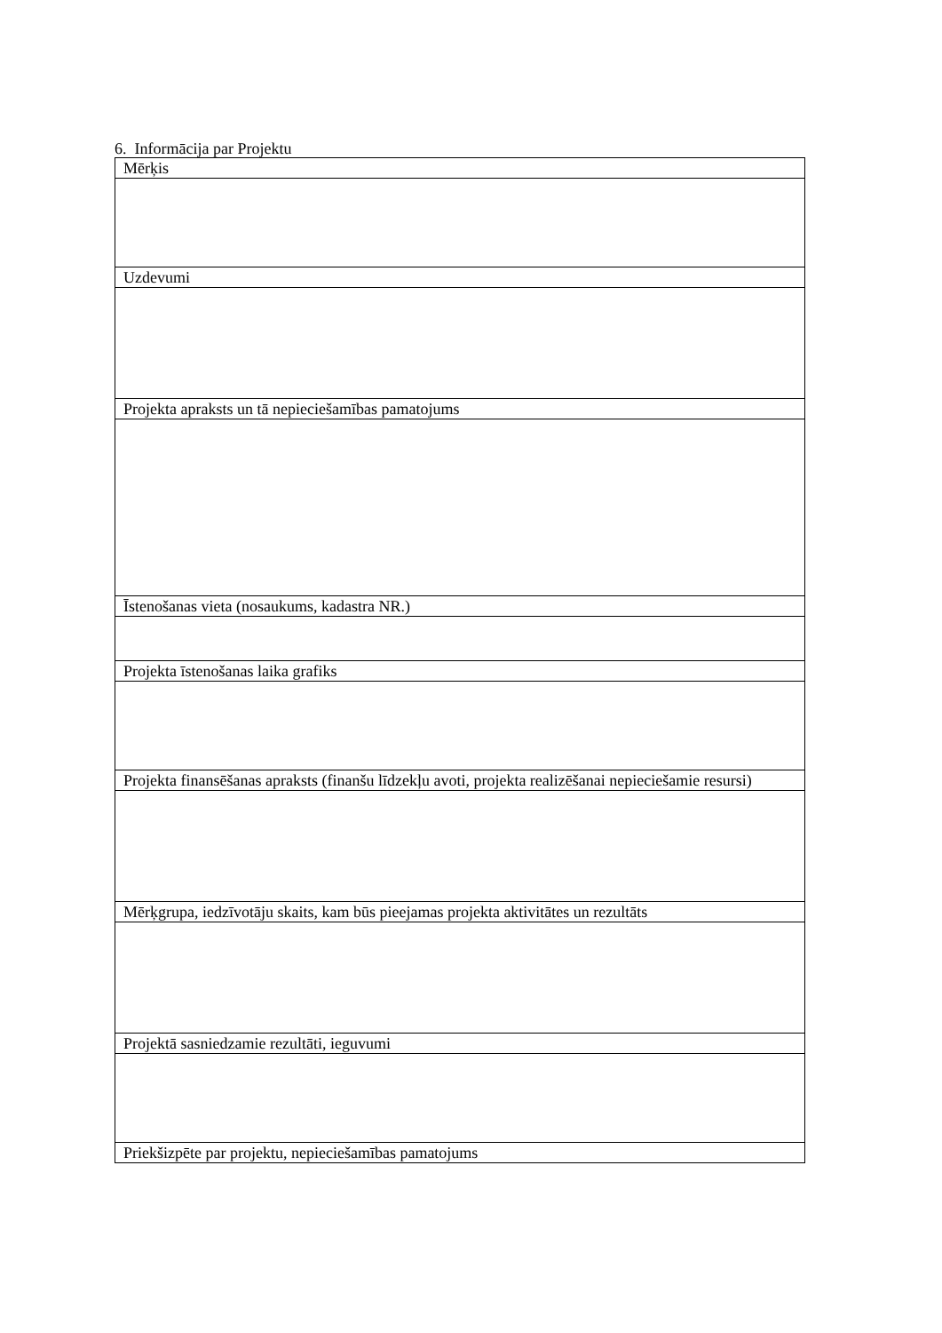6. Informācija par Projektu
| Mērķis |
| Uzdevumi |
| Projekta apraksts un tā nepieciešamības pamatojums |
| Īstenošanas vieta (nosaukums, kadastra NR.) |
| Projekta īstenošanas laika grafiks |
| Projekta finansēšanas apraksts (finanšu līdzekļu avoti, projekta realizēšanai nepieciešamie resursi) |
| Mērķgrupa, iedzīvotāju skaits, kam būs pieejamas projekta aktivitātes un rezultāts |
| Projektā sasniedzamie rezultāti, ieguvumi |
| Priekšizpēte par projektu, nepieciešamības pamatojums |